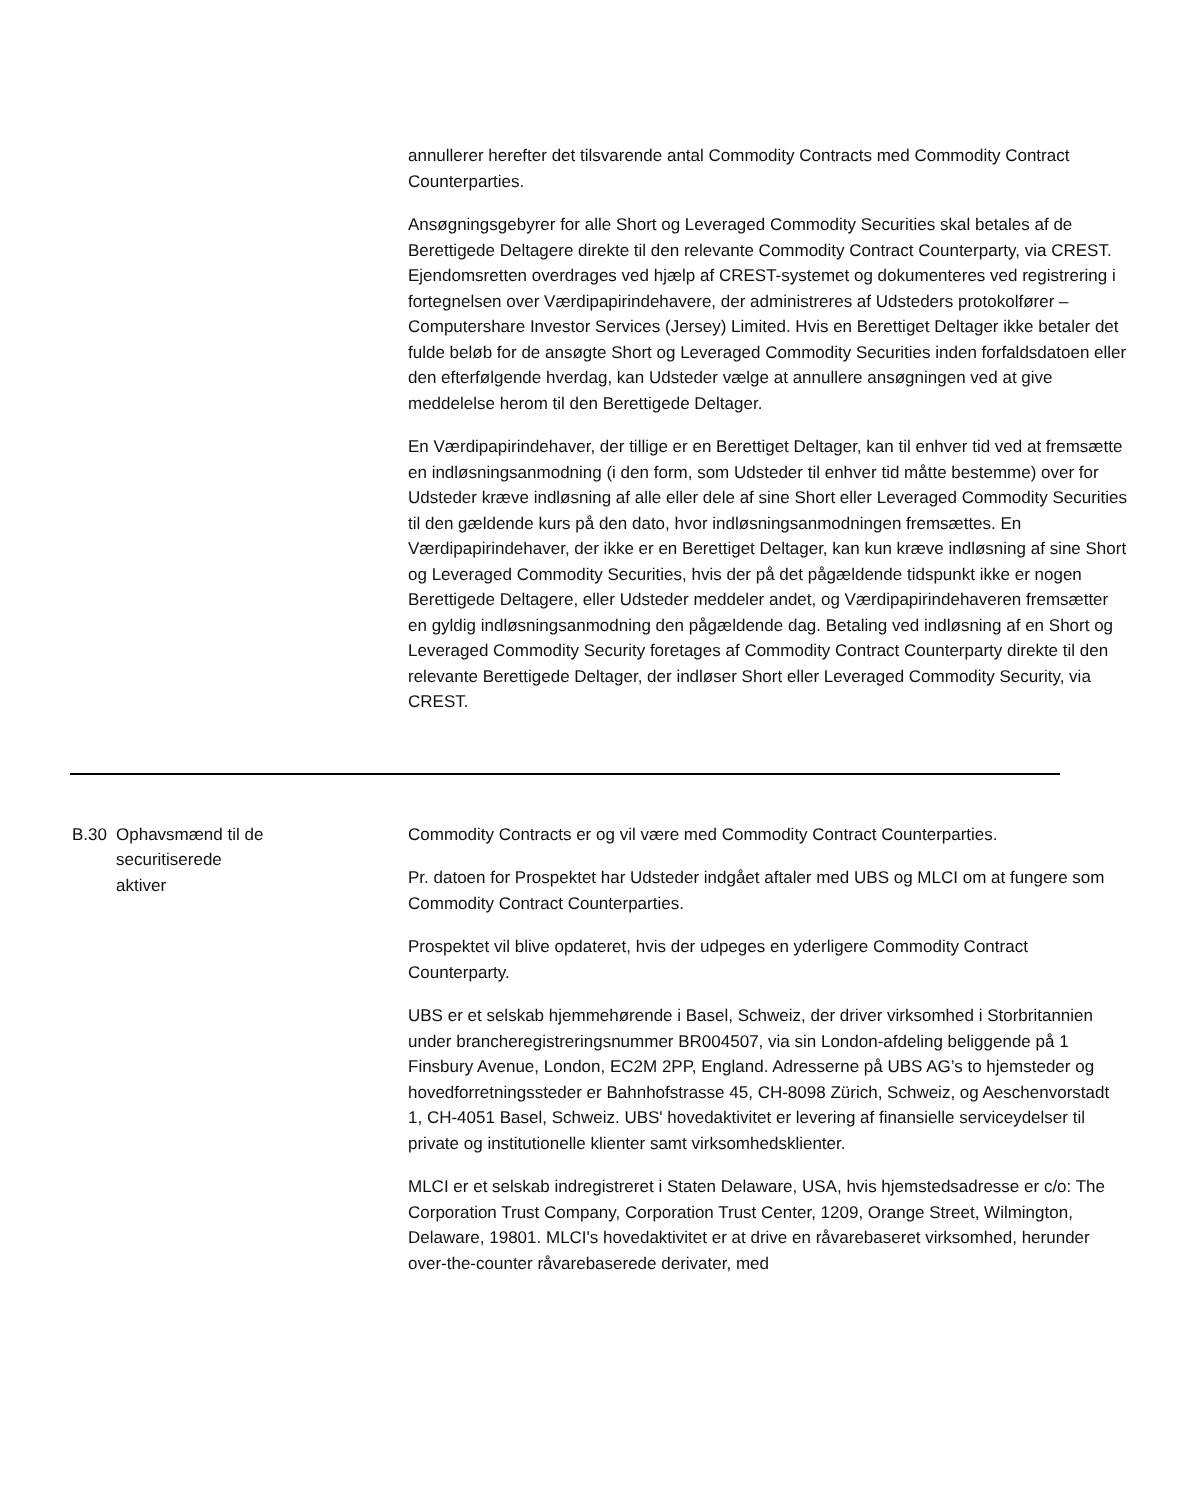annullerer herefter det tilsvarende antal Commodity Contracts med Commodity Contract Counterparties.
Ansøgningsgebyrer for alle Short og Leveraged Commodity Securities skal betales af de Berettigede Deltagere direkte til den relevante Commodity Contract Counterparty, via CREST. Ejendomsretten overdrages ved hjælp af CREST-systemet og dokumenteres ved registrering i fortegnelsen over Værdipapirindehavere, der administreres af Udsteders protokolfører – Computershare Investor Services (Jersey) Limited. Hvis en Berettiget Deltager ikke betaler det fulde beløb for de ansøgte Short og Leveraged Commodity Securities inden forfaldsdatoen eller den efterfølgende hverdag, kan Udsteder vælge at annullere ansøgningen ved at give meddelelse herom til den Berettigede Deltager.
En Værdipapirindehaver, der tillige er en Berettiget Deltager, kan til enhver tid ved at fremsætte en indløsningsanmodning (i den form, som Udsteder til enhver tid måtte bestemme) over for Udsteder kræve indløsning af alle eller dele af sine Short eller Leveraged Commodity Securities til den gældende kurs på den dato, hvor indløsningsanmodningen fremsættes. En Værdipapirindehaver, der ikke er en Berettiget Deltager, kan kun kræve indløsning af sine Short og Leveraged Commodity Securities, hvis der på det pågældende tidspunkt ikke er nogen Berettigede Deltagere, eller Udsteder meddeler andet, og Værdipapirindehaveren fremsætter en gyldig indløsningsanmodning den pågældende dag. Betaling ved indløsning af en Short og Leveraged Commodity Security foretages af Commodity Contract Counterparty direkte til den relevante Berettigede Deltager, der indløser Short eller Leveraged Commodity Security, via CREST.
| B.30 | Ophavsmænd til de securitiserede aktiver | Commodity Contracts er og vil være med Commodity Contract Counterparties. Pr. datoen for Prospektet har Udsteder indgået aftaler med UBS og MLCI om at fungere som Commodity Contract Counterparties. Prospektet vil blive opdateret, hvis der udpeges en yderligere Commodity Contract Counterparty. UBS er et selskab hjemmehørende i Basel, Schweiz, der driver virksomhed i Storbritannien under brancheregistreringsnummer BR004507, via sin London-afdeling beliggende på 1 Finsbury Avenue, London, EC2M 2PP, England. Adresserne på UBS AG’s to hjemsteder og hovedforretningssteder er Bahnhofstrasse 45, CH-8098 Zürich, Schweiz, og Aeschenvorstadt 1, CH-4051 Basel, Schweiz. UBS' hovedaktivitet er levering af finansielle serviceydelser til private og institutionelle klienter samt virksomhedsklienter. MLCI er et selskab indregistreret i Staten Delaware, USA, hvis hjemstedsadresse er c/o: The Corporation Trust Company, Corporation Trust Center, 1209, Orange Street, Wilmington, Delaware, 19801. MLCI's hovedaktivitet er at drive en råvarebaseret virksomhed, herunder over-the-counter råvarebaserede derivater, med |